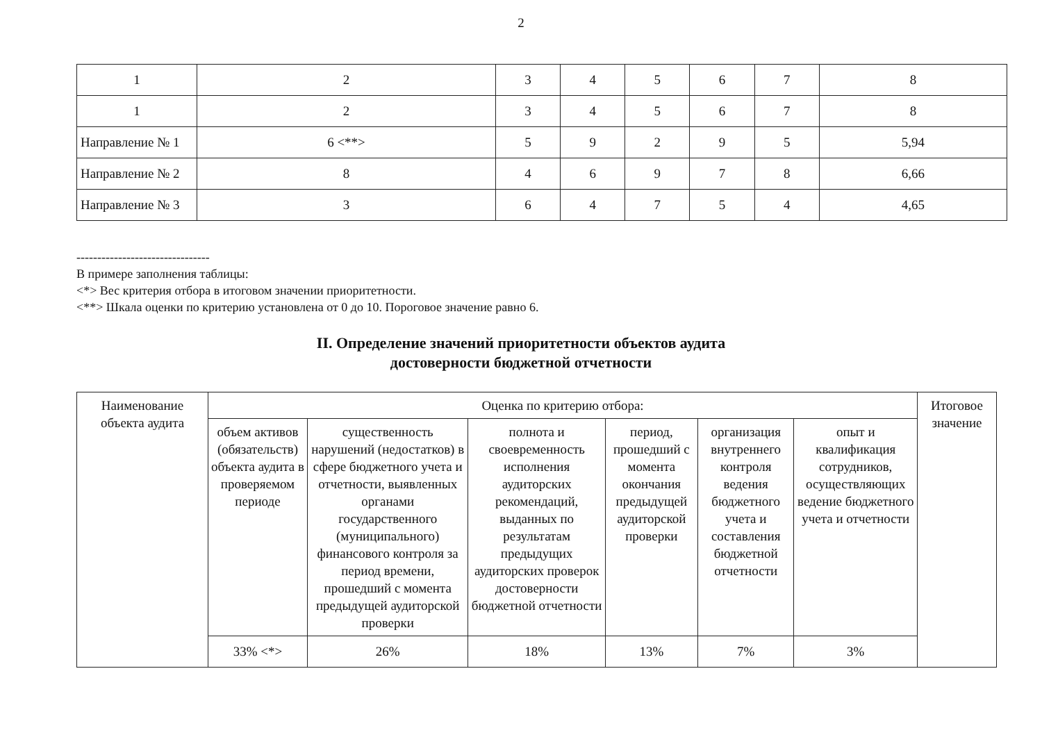2
| 1 | 2 | 3 | 4 | 5 | 6 | 7 | 8 |
| 1 | 2 | 3 | 4 | 5 | 6 | 7 | 8 |
| Направление № 1 | 6 <**> | 5 | 9 | 2 | 9 | 5 | 5,94 |
| Направление № 2 | 8 | 4 | 6 | 9 | 7 | 8 | 6,66 |
| Направление № 3 | 3 | 6 | 4 | 7 | 5 | 4 | 4,65 |
--------------------------------
В примере заполнения таблицы:
<*> Вес критерия отбора в итоговом значении приоритетности.
<**> Шкала оценки по критерию установлена от 0 до 10. Пороговое значение равно 6.
II. Определение значений приоритетности объектов аудита
достоверности бюджетной отчетности
| Наименование объекта аудита | Оценка по критерию отбора: | | | | | | Итоговое значение |
| --- | --- | --- | --- | --- | --- | --- | --- |
| | объем активов (обязательств) объекта аудита в проверяемом периоде | существенность нарушений (недостатков) в сфере бюджетного учета и отчетности, выявленных органами государственного (муниципального) финансового контроля за период времени, прошедший с момента предыдущей аудиторской проверки | полнота и своевременность исполнения аудиторских рекомендаций, выданных по результатам предыдущих аудиторских проверок достоверности бюджетной отчетности | период, прошедший с момента окончания предыдущей аудиторской проверки | организация внутреннего контроля ведения бюджетного учета и составления бюджетной отчетности | опыт и квалификация сотрудников, осуществляющих ведение бюджетного учета и отчетности | |
| | 33% <*> | 26% | 18% | 13% | 7% | 3% | |